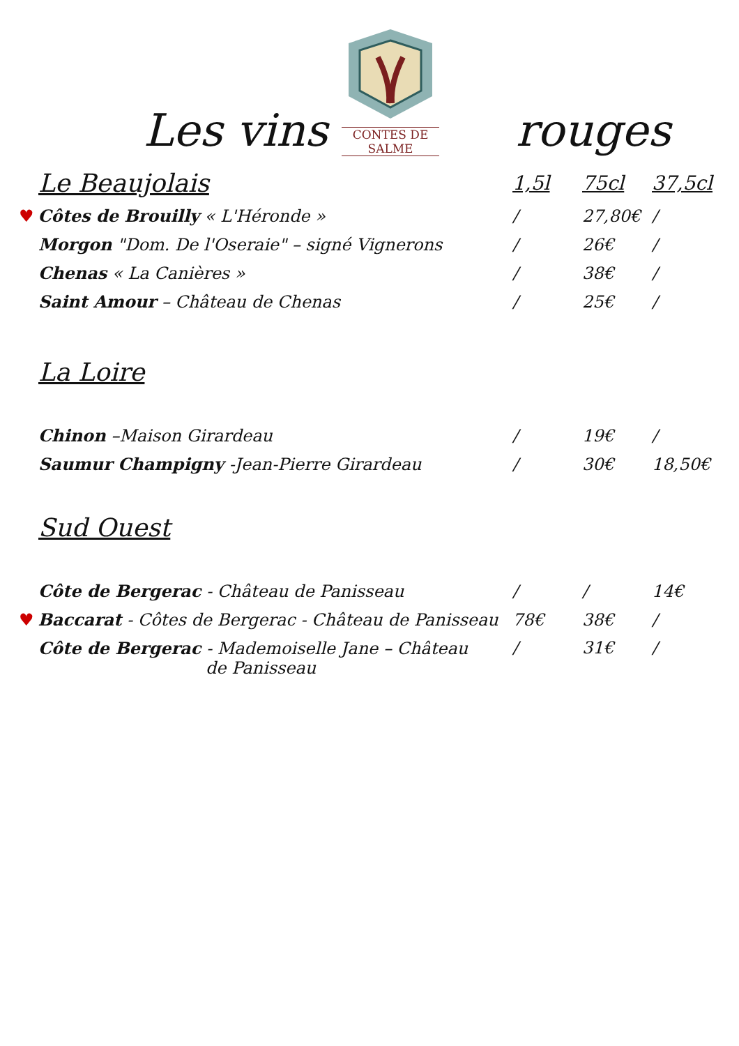Les vins
CONTES DE SALME
rouges
| Le Beaujolais | 1,5l | 75cl | 37,5cl |
| --- | --- | --- | --- |
| ♥ Côtes de Brouilly « L'Héronde » | / | 27,80€ | / |
| Morgon "Dom. De l'Oseraie" – signé Vignerons | / | 26€ | / |
| Chenas « La Canières » | / | 38€ | / |
| Saint Amour – Château de Chenas | / | 25€ | / |
| La Loire | | | |
| Chinon –Maison Girardeau | / | 19€ | / |
| Saumur Champigny -Jean-Pierre Girardeau | / | 30€ | 18,50€ |
| Sud Ouest | | | |
| Côte de Bergerac - Château de Panisseau | / | / | 14€ |
| ♥ Baccarat - Côtes de Bergerac - Château de Panisseau | 78€ | 38€ | / |
| Côte de Bergerac - Mademoiselle Jane – Château de Panisseau | / | 31€ | / |